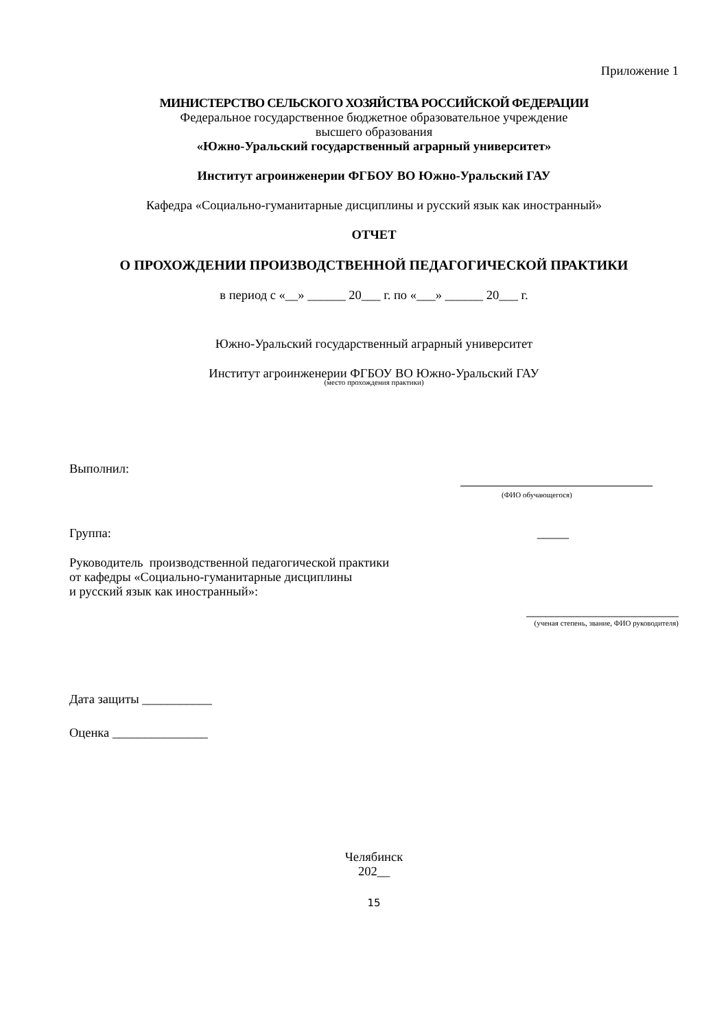Приложение 1
МИНИСТЕРСТВО СЕЛЬСКОГО ХОЗЯЙСТВА РОССИЙСКОЙ ФЕДЕРАЦИИ
Федеральное государственное бюджетное образовательное учреждение
высшего образования
«Южно-Уральский государственный аграрный университет»
Институт агроинженерии ФГБОУ ВО Южно-Уральский ГАУ
Кафедра «Социально-гуманитарные дисциплины и русский язык как иностранный»
ОТЧЕТ
О ПРОХОЖДЕНИИ ПРОИЗВОДСТВЕННОЙ ПЕДАГОГИЧЕСКОЙ ПРАКТИКИ
в период с «__» ______ 20___ г. по «___» ______ 20___ г.
Южно-Уральский государственный аграрный университет
Институт агроинженерии ФГБОУ ВО Южно-Уральский ГАУ
(место прохождения практики)
Выполнил:
(ФИО обучающегося)
Группа: _____
Руководитель производственной педагогической практики
от кафедры «Социально-гуманитарные дисциплины
и русский язык как иностранный»:
________________________
(ученая степень, звание, ФИО руководителя)
Дата защиты ___________
Оценка _______________
Челябинск
202__
15